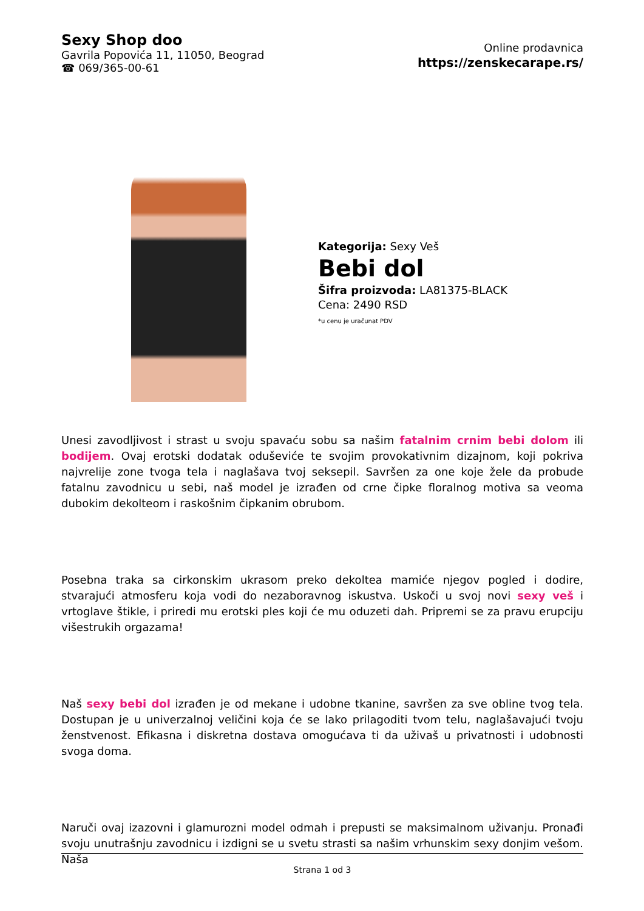Sexy Shop doo
Gavrila Popovića 11, 11050, Beograd
☎ 069/365-00-61
Online prodavnica
https://zenskecarape.rs/
Kategorija: Sexy Veš
Bebi dol
Šifra proizvoda: LA81375-BLACK
Cena: 2490 RSD
*u cenu je uračunat PDV
Unesi zavodljivost i strast u svoju spavaću sobu sa našim fatalnim crnim bebi dolom ili bodijem. Ovaj erotski dodatak oduševiće te svojim provokativnim dizajnom, koji pokriva najvrelije zone tvoga tela i naglašava tvoj seksepil. Savršen za one koje žele da probude fatalnu zavodnicu u sebi, naš model je izrađen od crne čipke floralnog motiva sa veoma dubokim dekolteom i raskošnim čipkanim obrubom.
Posebna traka sa cirkonskim ukrasom preko dekoltea mamiće njegov pogled i dodire, stvarajući atmosferu koja vodi do nezaboravnog iskustva. Uskoči u svoj novi sexy veš i vrtoglave štikle, i priredi mu erotski ples koji će mu oduzeti dah. Pripremi se za pravu erupciju višestrukih orgazama!
Naš sexy bebi dol izrađen je od mekane i udobne tkanine, savršen za sve obline tvog tela. Dostupan je u univerzalnoj veličini koja će se lako prilagoditi tvom telu, naglašavajući tvoju ženstvenost. Efikasna i diskretna dostava omogućava ti da uživaš u privatnosti i udobnosti svoga doma.
Naruči ovaj izazovni i glamurozni model odmah i prepusti se maksimalnom uživanju. Pronađi svoju unutrašnju zavodnicu i izdigni se u svetu strasti sa našim vrhunskim sexy donjim vešom. Naša
Strana 1 od 3